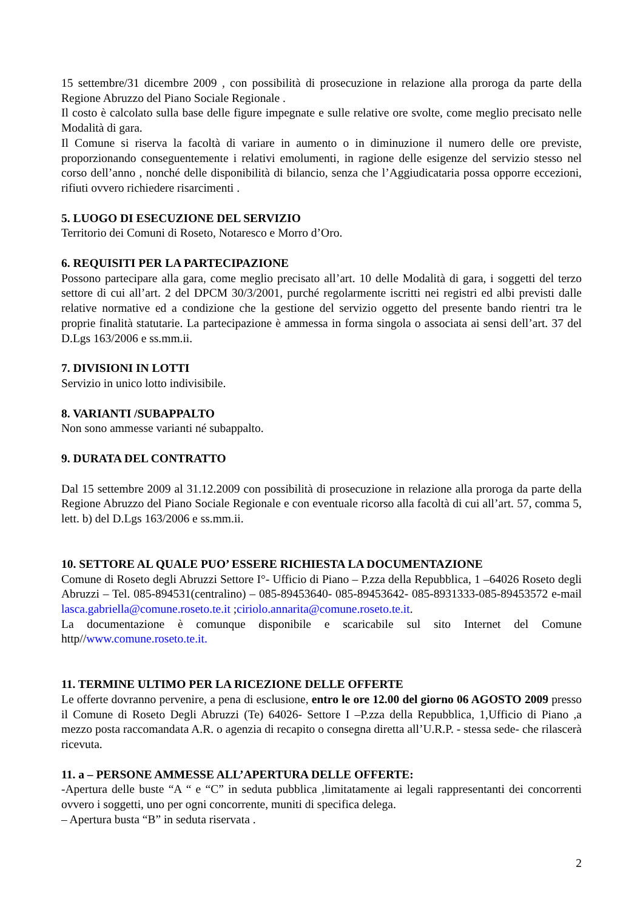15 settembre/31 dicembre 2009 , con possibilità di prosecuzione in relazione alla proroga da parte della Regione Abruzzo del Piano Sociale Regionale .
Il costo è calcolato sulla base delle figure impegnate e sulle relative ore svolte, come meglio precisato nelle Modalità di gara.
Il Comune si riserva la facoltà di variare in aumento o in diminuzione il numero delle ore previste, proporzionando conseguentemente i relativi emolumenti, in ragione delle esigenze del servizio stesso nel corso dell’anno , nonché delle disponibilità di bilancio, senza che l’Aggiudicataria possa opporre eccezioni, rifiuti ovvero richiedere risarcimenti .
5. LUOGO DI ESECUZIONE DEL SERVIZIO
Territorio dei Comuni di Roseto, Notaresco e Morro d’Oro.
6. REQUISITI PER LA PARTECIPAZIONE
Possono partecipare alla gara, come meglio precisato all’art. 10 delle Modalità di gara, i soggetti del terzo settore di cui all’art. 2 del DPCM 30/3/2001, purché regolarmente iscritti nei registri ed albi previsti dalle relative normative ed a condizione che la gestione del servizio oggetto del presente bando rientri tra le proprie finalità statutarie. La partecipazione è ammessa in forma singola o associata ai sensi dell’art. 37 del D.Lgs 163/2006 e ss.mm.ii.
7. DIVISIONI IN LOTTI
Servizio in unico lotto indivisibile.
8. VARIANTI /SUBAPPALTO
Non sono ammesse varianti né subappalto.
9. DURATA DEL CONTRATTO
Dal 15 settembre 2009 al 31.12.2009 con possibilità di prosecuzione in relazione alla proroga da parte della Regione Abruzzo del Piano Sociale Regionale e con eventuale ricorso alla facoltà di cui all’art. 57, comma 5, lett. b) del D.Lgs 163/2006 e ss.mm.ii.
10. SETTORE AL QUALE PUO’ ESSERE RICHIESTA LA DOCUMENTAZIONE
Comune di Roseto degli Abruzzi Settore I°- Ufficio di Piano – P.zza della Repubblica, 1 –64026 Roseto degli Abruzzi – Tel. 085-894531(centralino) – 085-89453640- 085-89453642- 085-8931333-085-89453572 e-mail lasca.gabriella@comune.roseto.te.it ;ciriolo.annarita@comune.roseto.te.it.
La documentazione è comunque disponibile e scaricabile sul sito Internet del Comune http//www.comune.roseto.te.it.
11. TERMINE ULTIMO PER LA RICEZIONE DELLE OFFERTE
Le offerte dovranno pervenire, a pena di esclusione, entro le ore 12.00 del giorno 06 AGOSTO 2009 presso il Comune di Roseto Degli Abruzzi (Te) 64026- Settore I –P.zza della Repubblica, 1,Ufficio di Piano ,a mezzo posta raccomandata A.R. o agenzia di recapito o consegna diretta all’U.R.P. - stessa sede- che rilascerà ricevuta.
11. a – PERSONE AMMESSE ALL’APERTURA DELLE OFFERTE:
-Apertura delle buste “A “ e “C” in seduta pubblica ,limitatamente ai legali rappresentanti dei concorrenti ovvero i soggetti, uno per ogni concorrente, muniti di specifica delega.
– Apertura busta “B” in seduta riservata .
2